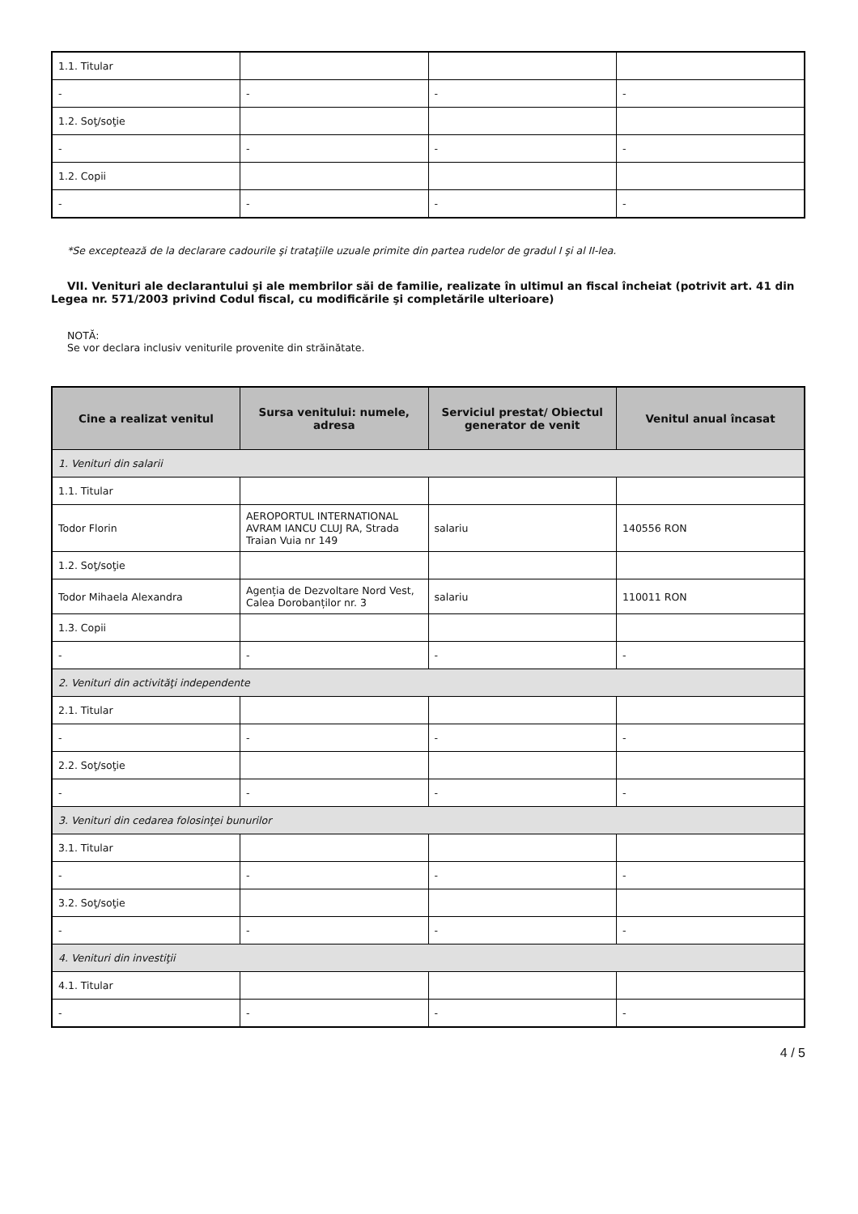| 1.1. Titular | | | |
| - | - | - | - |
| 1.2. Soţ/soţie | | | |
| - | - | - | - |
| 1.2. Copii | | | |
| - | - | - | - |
*Se exceptează de la declarare cadourile şi trataţiile uzuale primite din partea rudelor de gradul I şi al II-lea.
VII. Venituri ale declarantului şi ale membrilor săi de familie, realizate în ultimul an fiscal încheiat (potrivit art. 41 din Legea nr. 571/2003 privind Codul fiscal, cu modificările şi completările ulterioare)
NOTĂ:
Se vor declara inclusiv veniturile provenite din străinătate.
| Cine a realizat venitul | Sursa venitului: numele, adresa | Serviciul prestat/ Obiectul generator de venit | Venitul anual încasat |
| --- | --- | --- | --- |
| 1. Venituri din salarii | | | |
| 1.1. Titular | | | |
| Todor Florin | AEROPORTUL INTERNATIONAL AVRAM IANCU CLUJ RA, Strada Traian Vuia nr 149 | salariu | 140556 RON |
| 1.2. Soţ/soţie | | | |
| Todor Mihaela Alexandra | Agenția de Dezvoltare Nord Vest, Calea Dorobanților nr. 3 | salariu | 110011 RON |
| 1.3. Copii | | | |
| - | - | - | - |
| 2. Venituri din activităţi independente | | | |
| 2.1. Titular | | | |
| - | - | - | - |
| 2.2. Soţ/soţie | | | |
| - | - | - | - |
| 3. Venituri din cedarea folosinţei bunurilor | | | |
| 3.1. Titular | | | |
| - | - | - | - |
| 3.2. Soţ/soţie | | | |
| - | - | - | - |
| 4. Venituri din investiţii | | | |
| 4.1. Titular | | | |
| - | - | - | - |
4 / 5